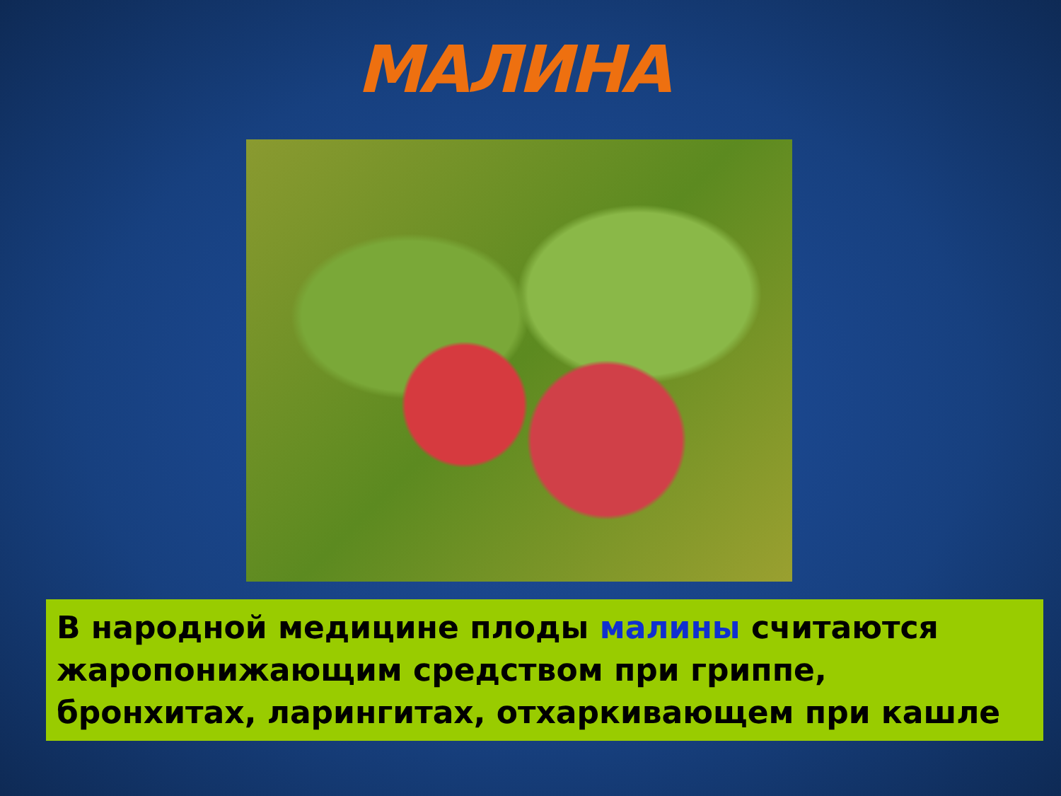МАЛИНА
В народной медицине плоды малины считаются жаропонижающим средством при гриппе, бронхитах, ларингитах, отхаркивающем при кашле